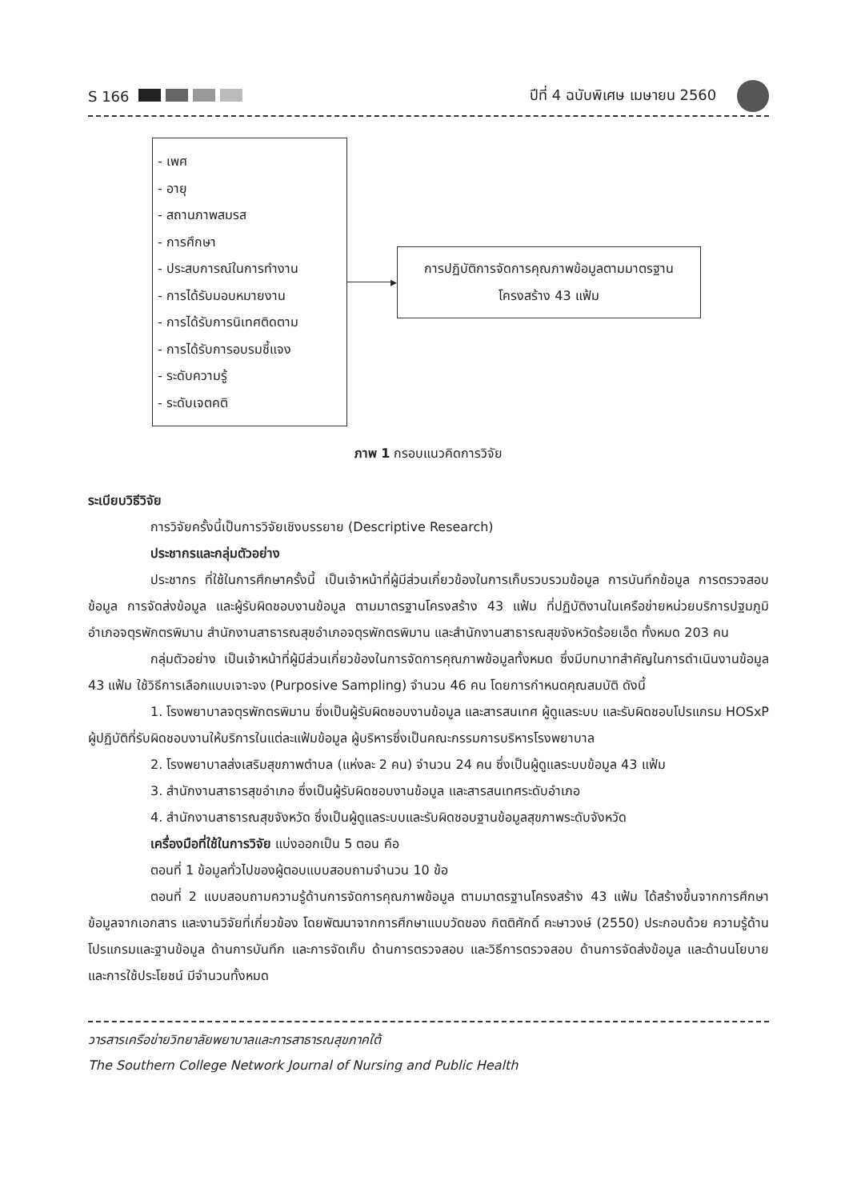S 166 ปีที่ 4 ฉบับพิเศษ เมษายน 2560
- เพศ
- อายุ
- สถานภาพสมรส
- การศึกษา
- ประสบการณ์ในการทำงาน
- การได้รับมอบหมายงาน
- การได้รับการนิเทศติดตาม
- การได้รับการอบรมชี้แจง
- ระดับความรู้
- ระดับเจตคติ
▸
การปฏิบัติการจัดการคุณภาพข้อมูลตามมาตรฐาน
โครงสร้าง 43 แฟ้ม
ภาพ 1 กรอบแนวคิดการวิจัย
ระเบียบวิธีวิจัย
การวิจัยครั้งนี้เป็นการวิจัยเชิงบรรยาย (Descriptive Research)
ประชากรและกลุ่มตัวอย่าง
ประชากร ที่ใช้ในการศึกษาครั้งนี้ เป็นเจ้าหน้าที่ผู้มีส่วนเกี่ยวข้องในการเก็บรวบรวมข้อมูล การบันทึกข้อมูล การตรวจสอบข้อมูล การจัดส่งข้อมูล และผู้รับผิดชอบงานข้อมูล ตามมาตรฐานโครงสร้าง 43 แฟ้ม ที่ปฏิบัติงานในเครือข่ายหน่วยบริการปฐมภูมิ อำเภอจตุรพักตรพิมาน สำนักงานสาธารณสุขอำเภอจตุรพักตรพิมาน และสำนักงานสาธารณสุขจังหวัดร้อยเอ็ด ทั้งหมด 203 คน
กลุ่มตัวอย่าง เป็นเจ้าหน้าที่ผู้มีส่วนเกี่ยวข้องในการจัดการคุณภาพข้อมูลทั้งหมด ซึ่งมีบทบาทสำคัญในการดำเนินงานข้อมูล 43 แฟ้ม ใช้วิธีการเลือกแบบเจาะจง (Purposive Sampling) จำนวน 46 คน โดยการกำหนดคุณสมบัติ ดังนี้
1. โรงพยาบาลจตุรพักตรพิมาน ซึ่งเป็นผู้รับผิดชอบงานข้อมูล และสารสนเทศ ผู้ดูแลระบบ และรับผิดชอบโปรแกรม HOSxP ผู้ปฏิบัติที่รับผิดชอบงานให้บริการในแต่ละแฟ้มข้อมูล ผู้บริหารซึ่งเป็นคณะกรรมการบริหารโรงพยาบาล
2. โรงพยาบาลส่งเสริมสุขภาพตำบล (แห่งละ 2 คน) จำนวน 24 คน ซึ่งเป็นผู้ดูแลระบบข้อมูล 43 แฟ้ม
3. สำนักงานสาธารสุขอำเภอ ซึ่งเป็นผู้รับผิดชอบงานข้อมูล และสารสนเทศระดับอำเภอ
4. สำนักงานสาธารณสุขจังหวัด ซึ่งเป็นผู้ดูแลระบบและรับผิดชอบฐานข้อมูลสุขภาพระดับจังหวัด
เครื่องมือที่ใช้ในการวิจัย แบ่งออกเป็น 5 ตอน คือ
ตอนที่ 1 ข้อมูลทั่วไปของผู้ตอบแบบสอบถามจำนวน 10 ข้อ
ตอนที่ 2 แบบสอบถามความรู้ด้านการจัดการคุณภาพข้อมูล ตามมาตรฐานโครงสร้าง 43 แฟ้ม ได้สร้างขึ้นจากการศึกษาข้อมูลจากเอกสาร และงานวิจัยที่เกี่ยวข้อง โดยพัฒนาจากการศึกษาแบบวัดของ กิตติศักดิ์ คะษาวงษ์ (2550) ประกอบด้วย ความรู้ด้านโปรแกรมและฐานข้อมูล ด้านการบันทึก และการจัดเก็บ ด้านการตรวจสอบ และวิธีการตรวจสอบ ด้านการจัดส่งข้อมูล และด้านนโยบาย และการใช้ประโยชน์ มีจำนวนทั้งหมด
วารสารเครือข่ายวิทยาลัยพยาบาลและการสาธารณสุขภาคใต้
The Southern College Network Journal of Nursing and Public Health